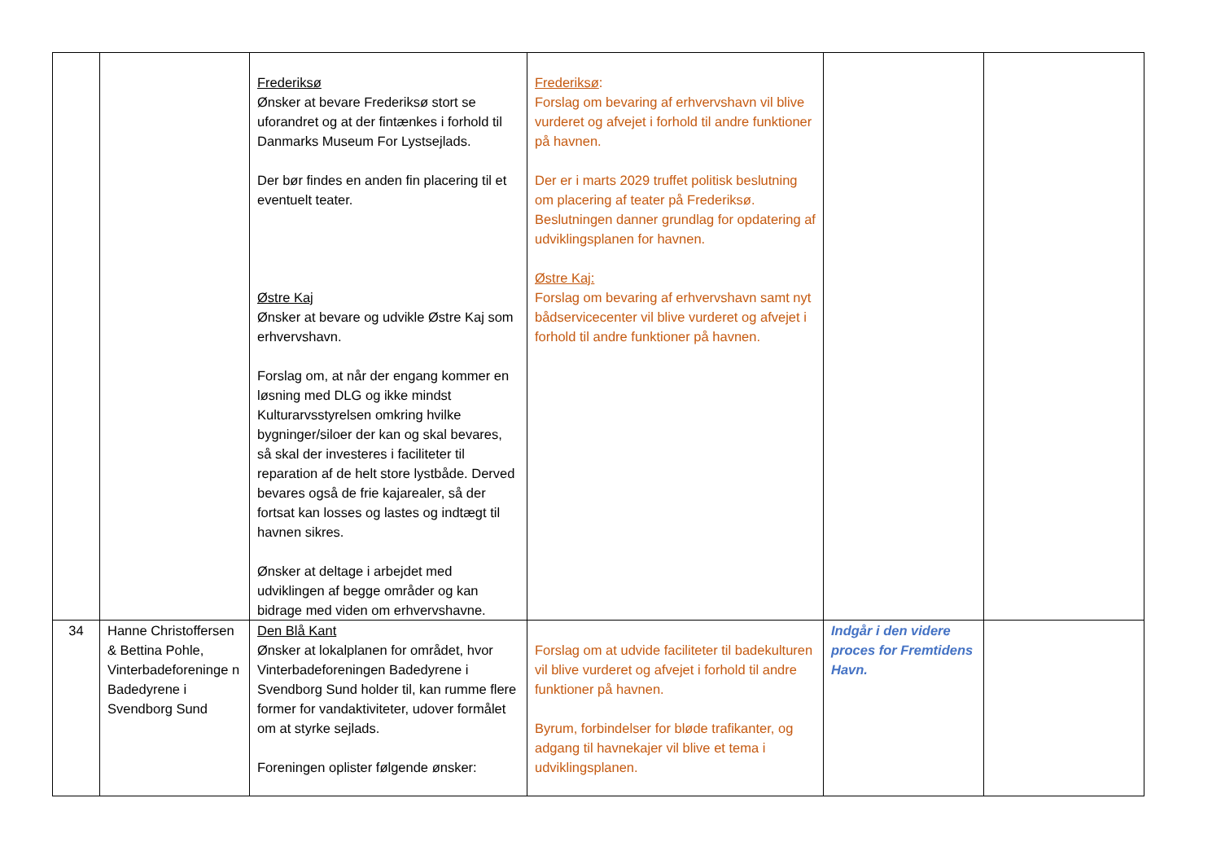| | | Frederiksø Ønsker at bevare Frederiksø stort se uforandret og at der fintænkes i forhold til Danmarks Museum For Lystsejlads. Der bør findes en anden fin placering til et eventuelt teater. Østre Kaj Ønsker at bevare og udvikle Østre Kaj som erhvervshavn. Forslag om, at når der engang kommer en løsning med DLG og ikke mindst Kulturarvsstyrelsen omkring hvilke bygninger/siloer der kan og skal bevares, så skal der investeres i faciliteter til reparation af de helt store lystbåde. Derved bevares også de frie kajarealer, så der fortsat kan losses og lastes og indtægt til havnen sikres. Ønsker at deltage i arbejdet med udviklingen af begge områder og kan bidrage med viden om erhvervshavne. | Frederiksø : Forslag om bevaring af erhvervshavn vil blive vurderet og afvejet i forhold til andre funktioner på havnen. Der er i marts 2029 truffet politisk beslutning om placering af teater på Frederiksø. Beslutningen danner grundlag for opdatering af udviklingsplanen for havnen. Østre Kaj: Forslag om bevaring af erhvervshavn samt nyt bådservicecenter vil blive vurderet og afvejet i forhold til andre funktioner på havnen. | | |
| 34 | Hanne Christoffersen & Bettina Pohle, Vinterbadeforeninge n Badedyrene i Svendborg Sund | Den Blå Kant Ønsker at lokalplanen for området, hvor Vinterbadeforeningen Badedyrene i Svendborg Sund holder til, kan rumme flere former for vandaktiviteter, udover formålet om at styrke sejlads. Foreningen oplister følgende ønsker: | Forslag om at udvide faciliteter til badekulturen vil blive vurderet og afvejet i forhold til andre funktioner på havnen. Byrum, forbindelser for bløde trafikanter, og adgang til havnekajer vil blive et tema i udviklingsplanen. | Indgår i den videre proces for Fremtidens Havn. | |